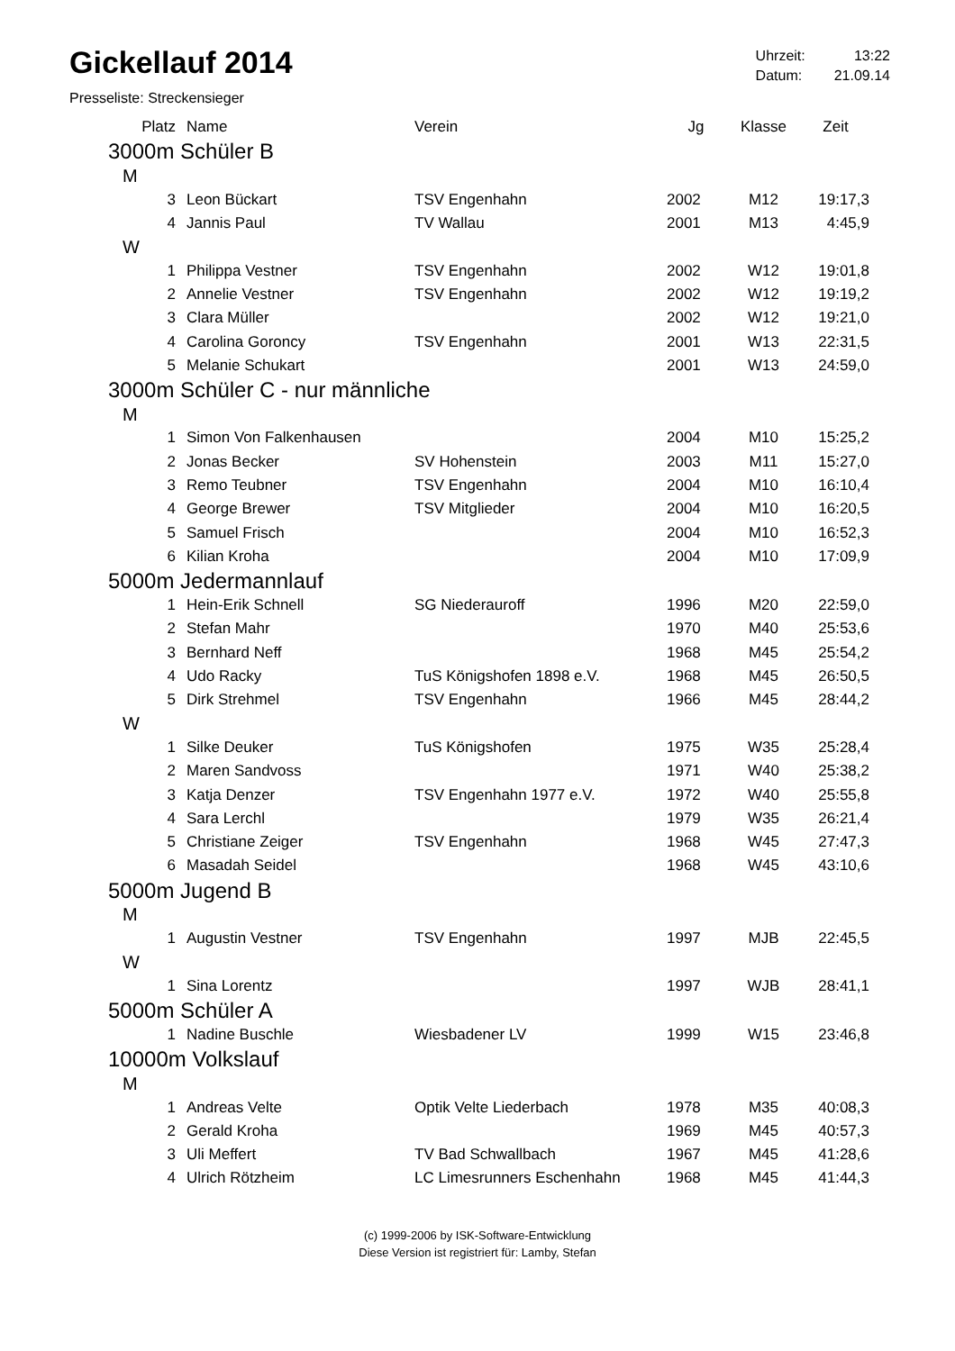Gickellauf 2014
| Uhrzeit: | 13:22 |
| Datum: | 21.09.14 |
Presseliste: Streckensieger
| Platz | Name | Verein | Jg | Klasse | Zeit |
| --- | --- | --- | --- | --- | --- |
| 3000m Schüler B | | | | | |
| M | | | | | |
| 3 | Leon Bückart | TSV Engenhahn | 2002 | M12 | 19:17,3 |
| 4 | Jannis Paul | TV Wallau | 2001 | M13 | 4:45,9 |
| W | | | | | |
| 1 | Philippa Vestner | TSV Engenhahn | 2002 | W12 | 19:01,8 |
| 2 | Annelie Vestner | TSV Engenhahn | 2002 | W12 | 19:19,2 |
| 3 | Clara Müller | | 2002 | W12 | 19:21,0 |
| 4 | Carolina Goroncy | TSV Engenhahn | 2001 | W13 | 22:31,5 |
| 5 | Melanie Schukart | | 2001 | W13 | 24:59,0 |
| 3000m Schüler C - nur männliche | | | | | |
| M | | | | | |
| 1 | Simon Von Falkenhausen | | 2004 | M10 | 15:25,2 |
| 2 | Jonas Becker | SV Hohenstein | 2003 | M11 | 15:27,0 |
| 3 | Remo Teubner | TSV Engenhahn | 2004 | M10 | 16:10,4 |
| 4 | George Brewer | TSV Mitglieder | 2004 | M10 | 16:20,5 |
| 5 | Samuel Frisch | | 2004 | M10 | 16:52,3 |
| 6 | Kilian Kroha | | 2004 | M10 | 17:09,9 |
| 5000m Jedermannlauf | | | | | |
| 1 | Hein-Erik Schnell | SG Niederauroff | 1996 | M20 | 22:59,0 |
| 2 | Stefan Mahr | | 1970 | M40 | 25:53,6 |
| 3 | Bernhard Neff | | 1968 | M45 | 25:54,2 |
| 4 | Udo Racky | TuS Königshofen 1898 e.V. | 1968 | M45 | 26:50,5 |
| 5 | Dirk Strehmel | TSV Engenhahn | 1966 | M45 | 28:44,2 |
| W | | | | | |
| 1 | Silke Deuker | TuS Königshofen | 1975 | W35 | 25:28,4 |
| 2 | Maren Sandvoss | | 1971 | W40 | 25:38,2 |
| 3 | Katja Denzer | TSV Engenhahn 1977 e.V. | 1972 | W40 | 25:55,8 |
| 4 | Sara Lerchl | | 1979 | W35 | 26:21,4 |
| 5 | Christiane Zeiger | TSV Engenhahn | 1968 | W45 | 27:47,3 |
| 6 | Masadah Seidel | | 1968 | W45 | 43:10,6 |
| 5000m Jugend B | | | | | |
| M | | | | | |
| 1 | Augustin Vestner | TSV Engenhahn | 1997 | MJB | 22:45,5 |
| W | | | | | |
| 1 | Sina Lorentz | | 1997 | WJB | 28:41,1 |
| 5000m Schüler A | | | | | |
| 1 | Nadine Buschle | Wiesbadener LV | 1999 | W15 | 23:46,8 |
| 10000m Volkslauf | | | | | |
| M | | | | | |
| 1 | Andreas Velte | Optik Velte Liederbach | 1978 | M35 | 40:08,3 |
| 2 | Gerald Kroha | | 1969 | M45 | 40:57,3 |
| 3 | Uli Meffert | TV Bad Schwallbach | 1967 | M45 | 41:28,6 |
| 4 | Ulrich Rötzheim | LC Limesrunners Eschenhahn | 1968 | M45 | 41:44,3 |
(c) 1999-2006 by ISK-Software-Entwicklung
Diese Version ist registriert für: Lamby, Stefan